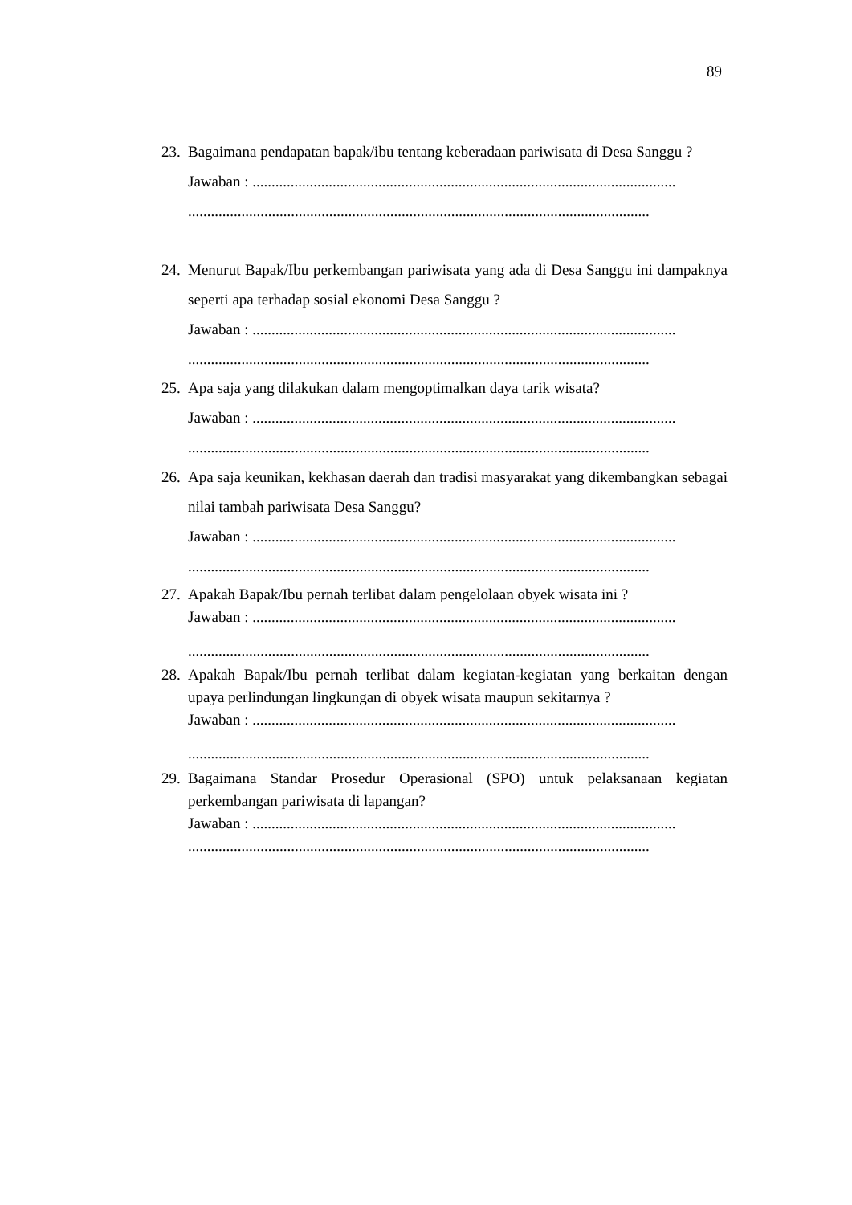89
23.
Bagaimana pendapatan bapak/ibu tentang keberadaan pariwisata di Desa Sanggu ?
Jawaban : ...............................................................................................................
.........................................................................................................................
24.
Menurut Bapak/Ibu perkembangan pariwisata yang ada di Desa Sanggu ini dampaknya seperti apa terhadap sosial ekonomi Desa Sanggu ?
Jawaban : ...............................................................................................................
.........................................................................................................................
25.
Apa saja yang dilakukan dalam mengoptimalkan daya tarik wisata?
Jawaban : ...............................................................................................................
.........................................................................................................................
26.
Apa saja keunikan, kekhasan daerah dan tradisi masyarakat yang dikembangkan sebagai nilai tambah pariwisata Desa Sanggu?
Jawaban : ...............................................................................................................
.........................................................................................................................
27.
Apakah Bapak/Ibu pernah terlibat dalam pengelolaan obyek wisata ini ?
Jawaban : ...............................................................................................................
.........................................................................................................................
28.
Apakah Bapak/Ibu pernah terlibat dalam kegiatan-kegiatan yang berkaitan dengan upaya perlindungan lingkungan di obyek wisata maupun sekitarnya ?
Jawaban : ...............................................................................................................
.........................................................................................................................
29.
Bagaimana Standar Prosedur Operasional (SPO) untuk pelaksanaan kegiatan perkembangan pariwisata di lapangan?
Jawaban : ...............................................................................................................
.........................................................................................................................